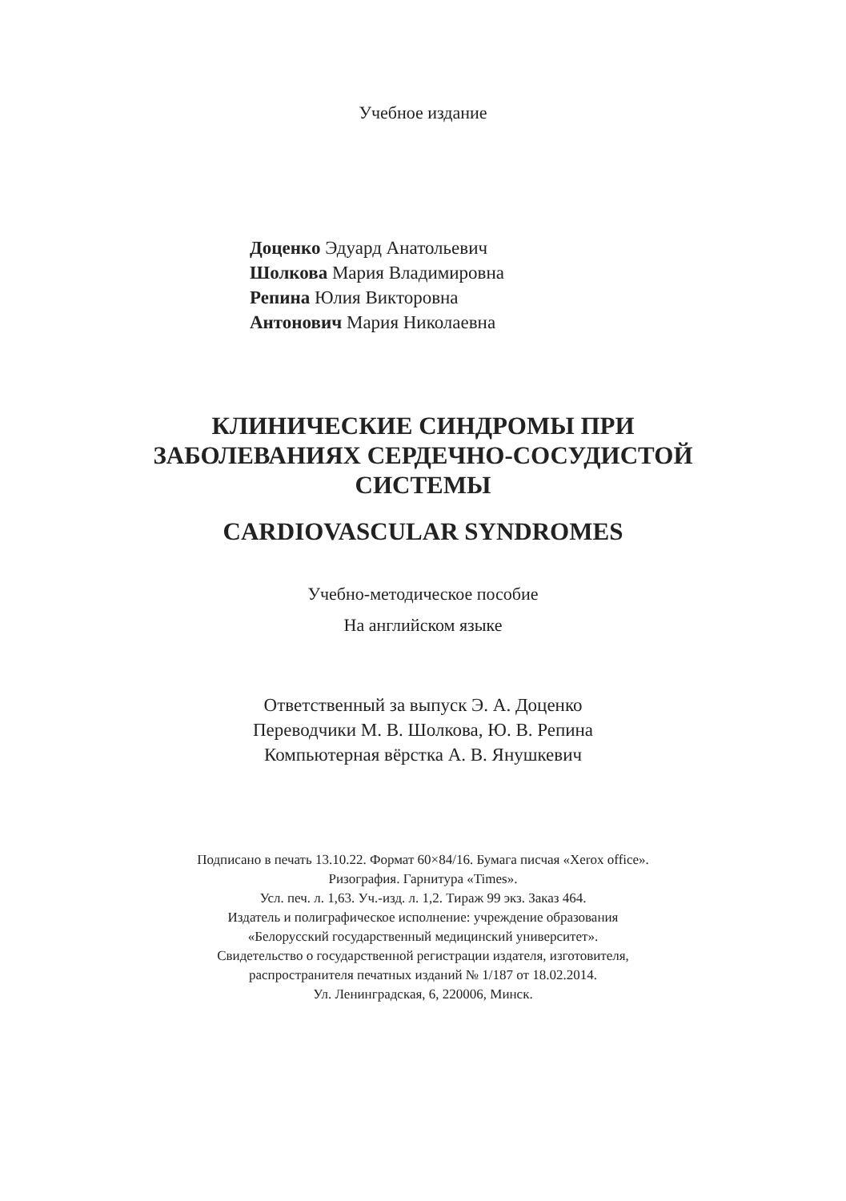Учебное издание
Доценко Эдуард Анатольевич
Шолкова Мария Владимировна
Репина Юлия Викторовна
Антонович Мария Николаевна
КЛИНИЧЕСКИЕ СИНДРОМЫ ПРИ
ЗАБОЛЕВАНИЯХ СЕРДЕЧНО-СОСУДИСТОЙ
СИСТЕМЫ
CARDIOVASCULAR SYNDROMES
Учебно-методическое пособие
На английском языке
Ответственный за выпуск Э. А. Доценко
Переводчики М. В. Шолкова, Ю. В. Репина
Компьютерная вёрстка А. В. Янушкевич
Подписано в печать 13.10.22. Формат 60×84/16. Бумага писчая «Xerox office».
Ризография. Гарнитура «Times».
Усл. печ. л. 1,63. Уч.-изд. л. 1,2. Тираж 99 экз. Заказ 464.
Издатель и полиграфическое исполнение: учреждение образования
«Белорусский государственный медицинский университет».
Свидетельство о государственной регистрации издателя, изготовителя,
распространителя печатных изданий № 1/187 от 18.02.2014.
Ул. Ленинградская, 6, 220006, Минск.